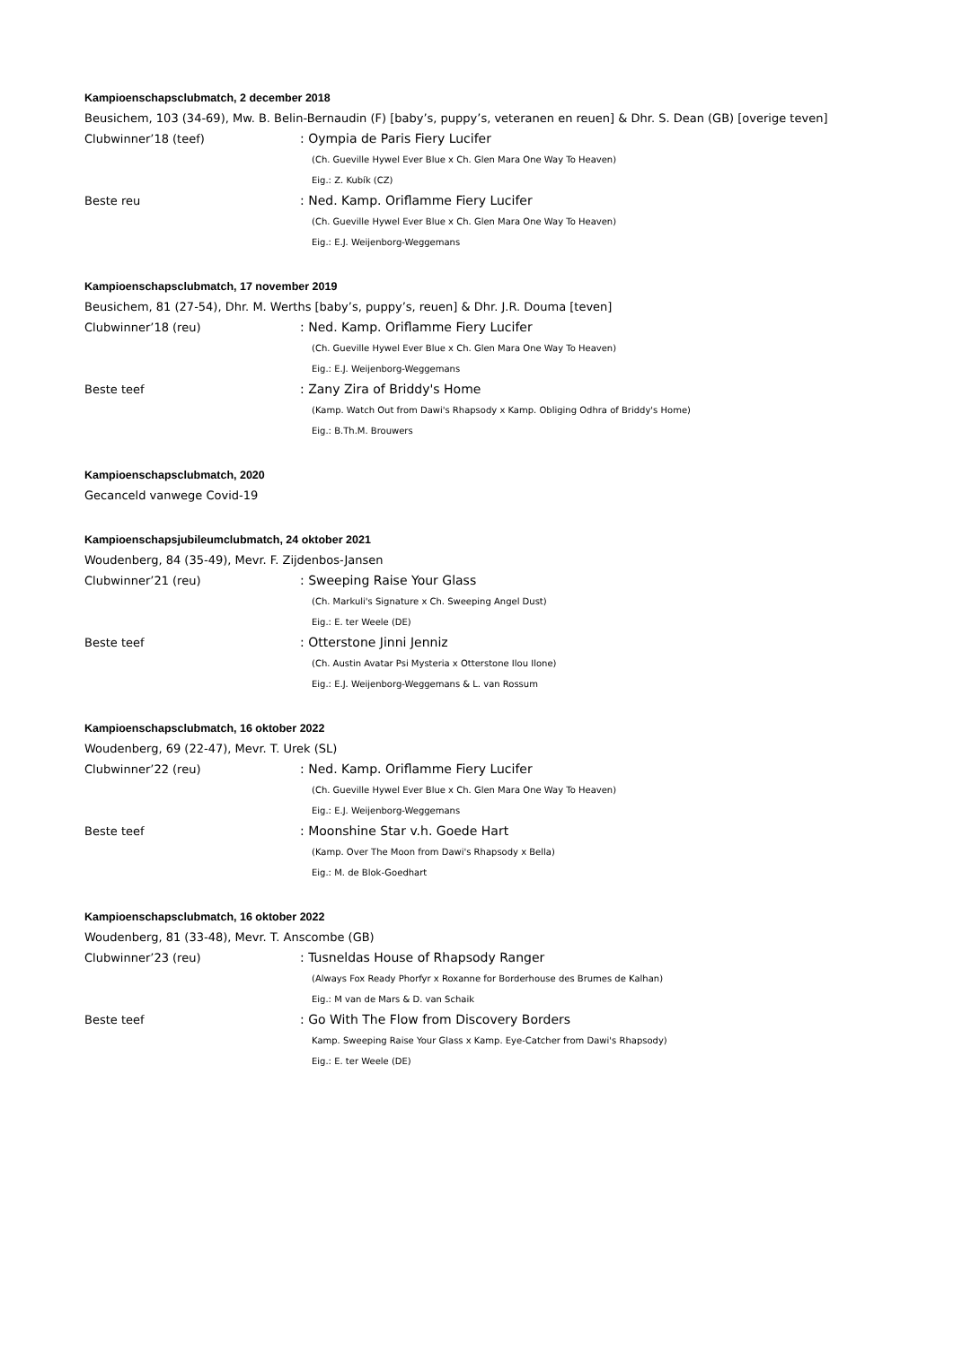Kampioenschapsclubmatch, 2 december 2018
Beusichem, 103 (34-69), Mw. B. Belin-Bernaudin (F) [baby’s, puppy’s, veteranen en reuen] & Dhr. S. Dean (GB) [overige teven]
Clubwinner’18 (teef): Oympia de Paris Fiery Lucifer
(Ch. Gueville Hywel Ever Blue x Ch. Glen Mara One Way To Heaven)
Eig.: Z. Kubík (CZ)
Beste reu: Ned. Kamp. Oriflamme Fiery Lucifer
(Ch. Gueville Hywel Ever Blue x Ch. Glen Mara One Way To Heaven)
Eig.: E.J. Weijenborg-Weggemans
Kampioenschapsclubmatch, 17 november 2019
Beusichem, 81 (27-54), Dhr. M. Werths [baby’s, puppy’s, reuen] & Dhr. J.R. Douma [teven]
Clubwinner’18 (reu): Ned. Kamp. Oriflamme Fiery Lucifer
(Ch. Gueville Hywel Ever Blue x Ch. Glen Mara One Way To Heaven)
Eig.: E.J. Weijenborg-Weggemans
Beste teef: Zany Zira of Briddy's Home
(Kamp. Watch Out from Dawi's Rhapsody x Kamp. Obliging Odhra of Briddy's Home)
Eig.: B.Th.M. Brouwers
Kampioenschapsclubmatch, 2020
Gecanceld vanwege Covid-19
Kampioenschapsjubileumclubmatch, 24 oktober 2021
Woudenberg, 84 (35-49), Mevr. F. Zijdenbos-Jansen
Clubwinner’21 (reu): Sweeping Raise Your Glass
(Ch. Markuli's Signature x Ch. Sweeping Angel Dust)
Eig.: E. ter Weele (DE)
Beste teef: Otterstone Jinni Jenniz
(Ch. Austin Avatar Psi Mysteria x Otterstone Ilou Ilone)
Eig.: E.J. Weijenborg-Weggemans & L. van Rossum
Kampioenschapsclubmatch, 16 oktober 2022
Woudenberg, 69 (22-47), Mevr. T. Urek (SL)
Clubwinner’22 (reu): Ned. Kamp. Oriflamme Fiery Lucifer
(Ch. Gueville Hywel Ever Blue x Ch. Glen Mara One Way To Heaven)
Eig.: E.J. Weijenborg-Weggemans
Beste teef: Moonshine Star v.h. Goede Hart
(Kamp. Over The Moon from Dawi's Rhapsody x Bella)
Eig.: M. de Blok-Goedhart
Kampioenschapsclubmatch, 16 oktober 2022
Woudenberg, 81 (33-48), Mevr. T. Anscombe (GB)
Clubwinner’23 (reu): Tusneldas House of Rhapsody Ranger
(Always Fox Ready Phorfyr x Roxanne for Borderhouse des Brumes de Kalhan)
Eig.: M van de Mars & D. van Schaik
Beste teef: Go With The Flow from Discovery Borders
Kamp. Sweeping Raise Your Glass x Kamp. Eye-Catcher from Dawi's Rhapsody)
Eig.: E. ter Weele (DE)